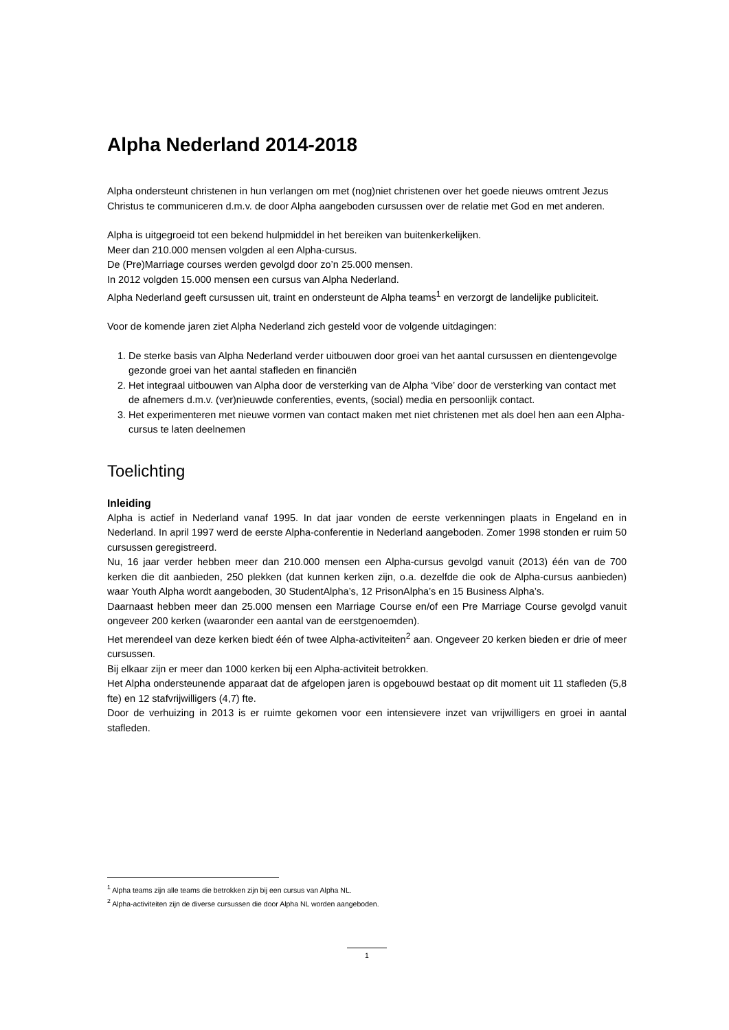Alpha Nederland 2014-2018
Alpha ondersteunt christenen in hun verlangen om met (nog)niet christenen over het goede nieuws omtrent Jezus Christus te communiceren d.m.v. de door Alpha aangeboden cursussen over de relatie met God en met anderen.
Alpha is uitgegroeid tot een bekend hulpmiddel in het bereiken van buitenkerkelijken.
Meer dan 210.000 mensen volgden al een Alpha-cursus.
De (Pre)Marriage courses werden gevolgd door zo’n 25.000 mensen.
In 2012 volgden 15.000 mensen een cursus van Alpha Nederland.
Alpha Nederland geeft cursussen uit, traint en ondersteunt de Alpha teams<sup>1</sup> en verzorgt de landelijke publiciteit.
Voor de komende jaren ziet Alpha Nederland zich gesteld voor de volgende uitdagingen:
1. De sterke basis van Alpha Nederland verder uitbouwen door groei van het aantal cursussen en dientengevolge gezonde groei van het aantal stafleden en financiën
2. Het integraal uitbouwen van Alpha door de versterking van de Alpha ‘Vibe’ door de versterking van contact met de afnemers d.m.v. (ver)nieuwde conferenties, events, (social) media en persoonlijk contact.
3. Het experimenteren met nieuwe vormen van contact maken met niet christenen met als doel hen aan een Alpha-cursus te laten deelnemen
Toelichting
Inleiding
Alpha is actief in Nederland vanaf 1995. In dat jaar vonden de eerste verkenningen plaats in Engeland en in Nederland. In april 1997 werd de eerste Alpha-conferentie in Nederland aangeboden. Zomer 1998 stonden er ruim 50 cursussen geregistreerd.
Nu, 16 jaar verder hebben meer dan 210.000 mensen een Alpha-cursus gevolgd vanuit (2013) één van de 700 kerken die dit aanbieden, 250 plekken (dat kunnen kerken zijn, o.a. dezelfde die ook de Alpha-cursus aanbieden) waar Youth Alpha wordt aangeboden, 30 StudentAlpha’s, 12 PrisonAlpha’s en 15 Business Alpha’s.
Daarnaast hebben meer dan 25.000 mensen een Marriage Course en/of een Pre Marriage Course gevolgd vanuit ongeveer 200 kerken (waaronder een aantal van de eerstgenoemden).
Het merendeel van deze kerken biedt één of twee Alpha-activiteiten<sup>2</sup> aan. Ongeveer 20 kerken bieden er drie of meer cursussen.
Bij elkaar zijn er meer dan 1000 kerken bij een Alpha-activiteit betrokken.
Het Alpha ondersteunende apparaat dat de afgelopen jaren is opgebouwd bestaat op dit moment uit 11 stafleden (5,8 fte) en 12 stafvrijwilligers (4,7) fte.
Door de verhuizing in 2013 is er ruimte gekomen voor een intensievere inzet van vrijwilligers en groei in aantal stafleden.
<sup>1</sup> Alpha teams zijn alle teams die betrokken zijn bij een cursus van Alpha NL.
<sup>2</sup> Alpha-activiteiten zijn de diverse cursussen die door Alpha NL worden aangeboden.
1